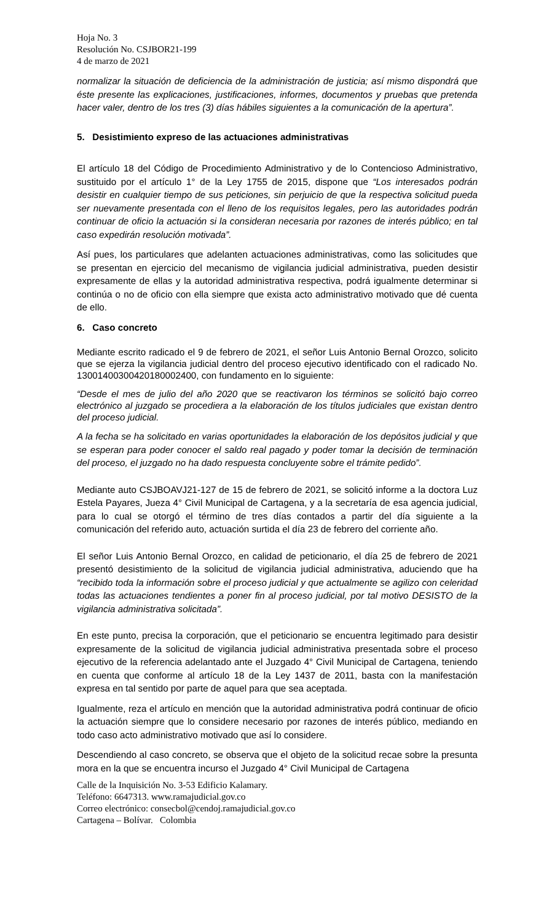Hoja No. 3
Resolución No. CSJBOR21-199
4 de marzo de 2021
normalizar la situación de deficiencia de la administración de justicia; así mismo dispondrá que éste presente las explicaciones, justificaciones, informes, documentos y pruebas que pretenda hacer valer, dentro de los tres (3) días hábiles siguientes a la comunicación de la apertura”.
5. Desistimiento expreso de las actuaciones administrativas
El artículo 18 del Código de Procedimiento Administrativo y de lo Contencioso Administrativo, sustituido por el artículo 1° de la Ley 1755 de 2015, dispone que “Los interesados podrán desistir en cualquier tiempo de sus peticiones, sin perjuicio de que la respectiva solicitud pueda ser nuevamente presentada con el lleno de los requisitos legales, pero las autoridades podrán continuar de oficio la actuación si la consideran necesaria por razones de interés público; en tal caso expedirán resolución motivada”.
Así pues, los particulares que adelanten actuaciones administrativas, como las solicitudes que se presentan en ejercicio del mecanismo de vigilancia judicial administrativa, pueden desistir expresamente de ellas y la autoridad administrativa respectiva, podrá igualmente determinar si continúa o no de oficio con ella siempre que exista acto administrativo motivado que dé cuenta de ello.
6. Caso concreto
Mediante escrito radicado el 9 de febrero de 2021, el señor Luis Antonio Bernal Orozco, solicito que se ejerza la vigilancia judicial dentro del proceso ejecutivo identificado con el radicado No. 13001400300420180002400, con fundamento en lo siguiente:
“Desde el mes de julio del año 2020 que se reactivaron los términos se solicitó bajo correo electrónico al juzgado se procediera a la elaboración de los títulos judiciales que existan dentro del proceso judicial.
A la fecha se ha solicitado en varias oportunidades la elaboración de los depósitos judicial y que se esperan para poder conocer el saldo real pagado y poder tomar la decisión de terminación del proceso, el juzgado no ha dado respuesta concluyente sobre el trámite pedido”.
Mediante auto CSJBOAVJ21-127 de 15 de febrero de 2021, se solicitó informe a la doctora Luz Estela Payares, Jueza 4° Civil Municipal de Cartagena, y a la secretaría de esa agencia judicial, para lo cual se otorgó el término de tres días contados a partir del día siguiente a la comunicación del referido auto, actuación surtida el día 23 de febrero del corriente año.
El señor Luis Antonio Bernal Orozco, en calidad de peticionario, el día 25 de febrero de 2021 presentó desistimiento de la solicitud de vigilancia judicial administrativa, aduciendo que ha “recibido toda la información sobre el proceso judicial y que actualmente se agilizo con celeridad todas las actuaciones tendientes a poner fin al proceso judicial, por tal motivo DESISTO de la vigilancia administrativa solicitada”.
En este punto, precisa la corporación, que el peticionario se encuentra legitimado para desistir expresamente de la solicitud de vigilancia judicial administrativa presentada sobre el proceso ejecutivo de la referencia adelantado ante el Juzgado 4° Civil Municipal de Cartagena, teniendo en cuenta que conforme al artículo 18 de la Ley 1437 de 2011, basta con la manifestación expresa en tal sentido por parte de aquel para que sea aceptada.
Igualmente, reza el artículo en mención que la autoridad administrativa podrá continuar de oficio la actuación siempre que lo considere necesario por razones de interés público, mediando en todo caso acto administrativo motivado que así lo considere.
Descendiendo al caso concreto, se observa que el objeto de la solicitud recae sobre la presunta mora en la que se encuentra incurso el Juzgado 4° Civil Municipal de Cartagena
Calle de la Inquisición No. 3-53 Edificio Kalamary.
Teléfono: 6647313. www.ramajudicial.gov.co
Correo electrónico: consecbol@cendoj.ramajudicial.gov.co
Cartagena – Bolívar. Colombia